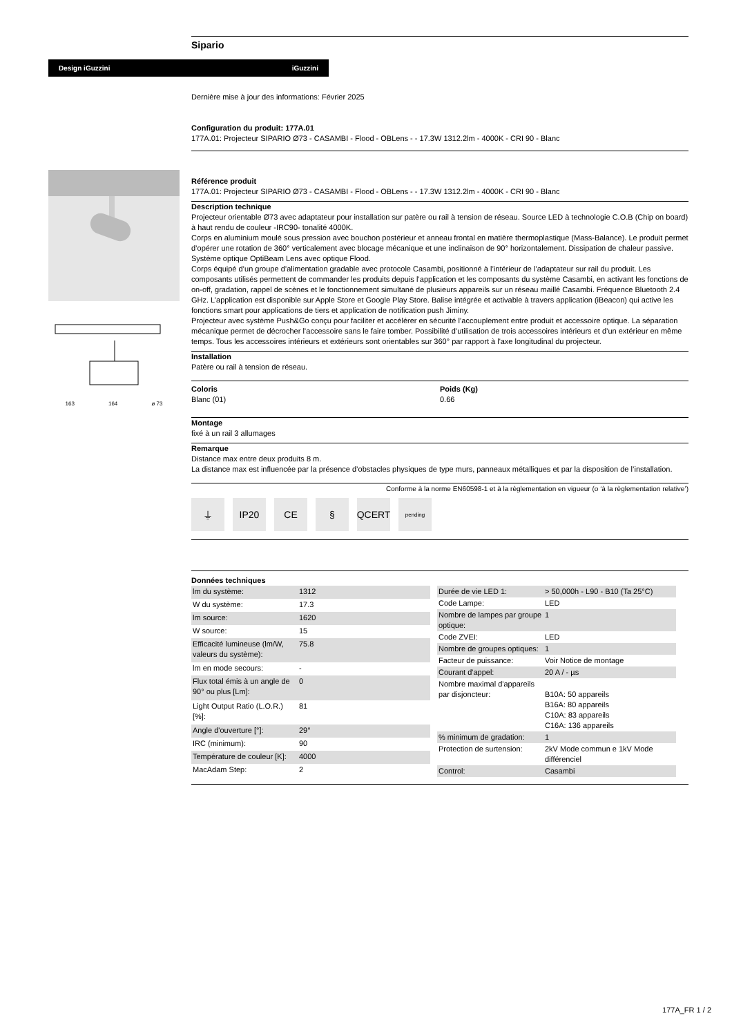Sipario
Dernière mise à jour des informations: Février 2025
Configuration du produit: 177A.01
177A.01: Projecteur SIPARIO Ø73 - CASAMBI - Flood - OBLens - - 17.3W 1312.2lm - 4000K - CRI 90 - Blanc
Référence produit
177A.01: Projecteur SIPARIO Ø73 - CASAMBI - Flood - OBLens - - 17.3W 1312.2lm - 4000K - CRI 90 - Blanc
Description technique
Projecteur orientable Ø73 avec adaptateur pour installation sur patère ou rail à tension de réseau. Source LED à technologie C.O.B (Chip on board) à haut rendu de couleur -IRC90- tonalité 4000K.
Corps en aluminium moulé sous pression avec bouchon postérieur et anneau frontal en matière thermoplastique (Mass-Balance). Le produit permet d’opérer une rotation de 360° verticalement avec blocage mécanique et une inclinaison de 90° horizontalement. Dissipation de chaleur passive.
Système optique OptiBeam Lens avec optique Flood.
Corps équipé d’un groupe d’alimentation gradable avec protocole Casambi, positionné à l’intérieur de l’adaptateur sur rail du produit. Les composants utilisés permettent de commander les produits depuis l’application et les composants du système Casambi, en activant les fonctions de on-off, gradation, rappel de scènes et le fonctionnement simultané de plusieurs appareils sur un réseau maillé Casambi. Fréquence Bluetooth 2.4 GHz. L’application est disponible sur Apple Store et Google Play Store. Balise intégrée et activable à travers application (iBeacon) qui active les fonctions smart pour applications de tiers et application de notification push Jiminy.
Projecteur avec système Push&Go conçu pour faciliter et accélérer en sécurité l’accouplement entre produit et accessoire optique. La séparation mécanique permet de décrocher l’accessoire sans le faire tomber. Possibilité d’utilisation de trois accessoires intérieurs et d’un extérieur en même temps. Tous les accessoires intérieurs et extérieurs sont orientables sur 360° par rapport à l'axe longitudinal du projecteur.
Installation
Patère ou rail à tension de réseau.
Coloris
Blanc (01)
Poids (Kg)
0.66
Montage
fixé à un rail 3 allumages
Remarque
Distance max entre deux produits 8 m.
La distance max est influencée par la présence d’obstacles physiques de type murs, panneaux métalliques et par la disposition de l’installation.
Conforme à la norme EN60598-1 et à la règlementation en vigueur (o ‘à la règlementation relative’)
⏚ IP20 CE § QCERT
pending
Données techniques
| lm du système: | 1312 |
| W du système: | 17.3 |
| lm source: | 1620 |
| W source: | 15 |
| Efficacité lumineuse (lm/W, valeurs du système): | 75.8 |
| lm en mode secours: | - |
| Flux total émis à un angle de 90° ou plus [Lm]: | 0 |
| Light Output Ratio (L.O.R.) [%]: | 81 |
| Angle d'ouverture [°]: | 29° |
| IRC (minimum): | 90 |
| Température de couleur [K]: | 4000 |
| MacAdam Step: | 2 |
| Durée de vie LED 1: | > 50,000h - L90 - B10 (Ta 25°C) |
| Code Lampe: | LED |
| Nombre de lampes par groupe optique: | 1 |
| Code ZVEI: | LED |
| Nombre de groupes optiques: | 1 |
| Facteur de puissance: | Voir Notice de montage |
| Courant d'appel: | 20 A / - µs |
| Nombre maximal d'appareils par disjoncteur: | B10A: 50 appareils B16A: 80 appareils C10A: 83 appareils C16A: 136 appareils |
| % minimum de gradation: | 1 |
| Protection de surtension: | 2kV Mode commun e 1kV Mode différenciel |
| Control: | Casambi |
Design iGuzzini iGuzzini
163 164 ø 73
177A_FR 1 / 2